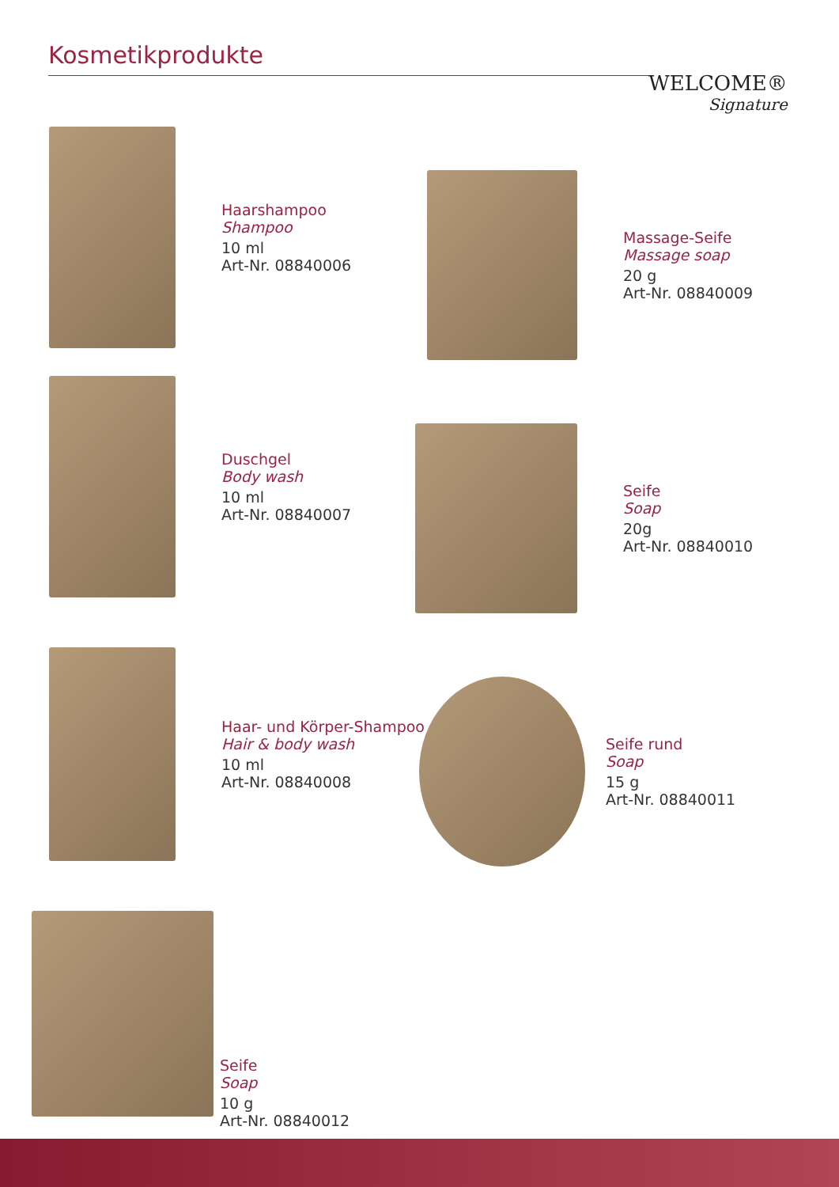Kosmetikprodukte
WELCOME®
Signature
Haarshampoo
Shampoo
10 ml
Art-Nr. 08840006
Massage-Seife
Massage soap
20 g
Art-Nr. 08840009
Duschgel
Body wash
10 ml
Art-Nr. 08840007
Seife
Soap
20g
Art-Nr. 08840010
Haar- und Körper-Shampoo
Hair & body wash
10 ml
Art-Nr. 08840008
Seife rund
Soap
15 g
Art-Nr. 08840011
Seife
Soap
10 g
Art-Nr. 08840012